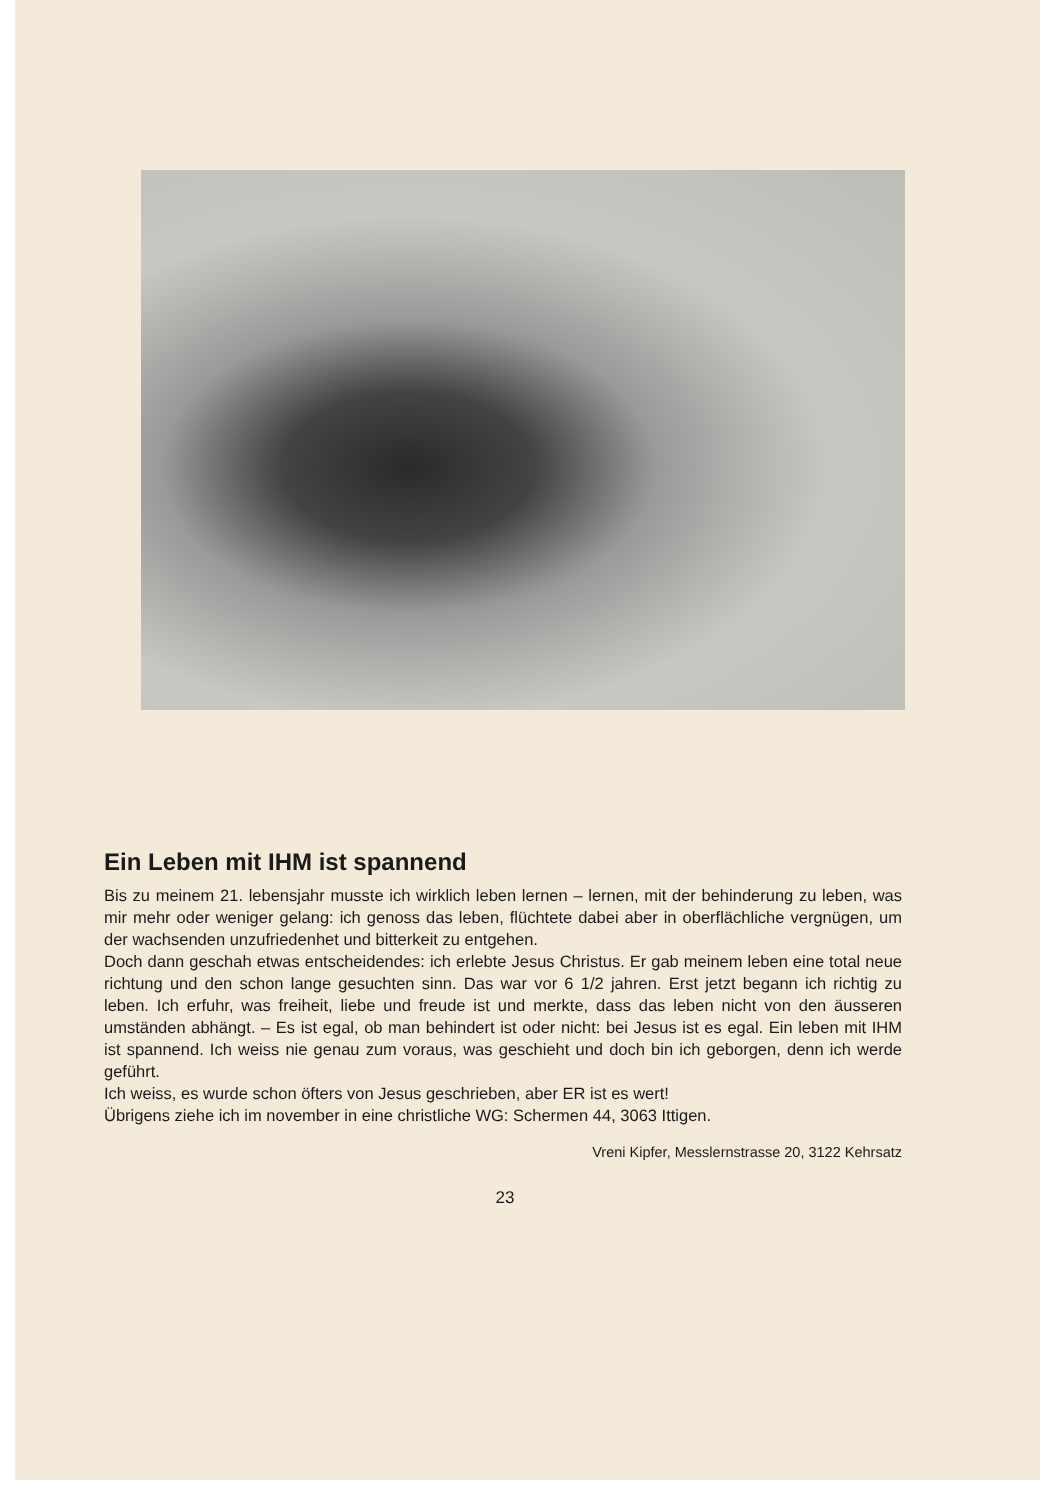Ein Leben mit IHM ist spannend
Bis zu meinem 21. lebensjahr musste ich wirklich leben lernen – lernen, mit der behinderung zu leben, was mir mehr oder weniger gelang: ich genoss das leben, flüchtete dabei aber in oberflächliche vergnügen, um der wachsenden unzufriedenhet und bitterkeit zu entgehen.
Doch dann geschah etwas entscheidendes: ich erlebte Jesus Christus. Er gab meinem leben eine total neue richtung und den schon lange gesuchten sinn. Das war vor 6 1/2 jahren. Erst jetzt begann ich richtig zu leben. Ich erfuhr, was freiheit, liebe und freude ist und merkte, dass das leben nicht von den äusseren umständen abhängt. – Es ist egal, ob man behindert ist oder nicht: bei Jesus ist es egal. Ein leben mit IHM ist spannend. Ich weiss nie genau zum voraus, was geschieht und doch bin ich geborgen, denn ich werde geführt.
Ich weiss, es wurde schon öfters von Jesus geschrieben, aber ER ist es wert!
Übrigens ziehe ich im november in eine christliche WG: Schermen 44, 3063 Ittigen.
Vreni Kipfer, Messlernstrasse 20, 3122 Kehrsatz
23